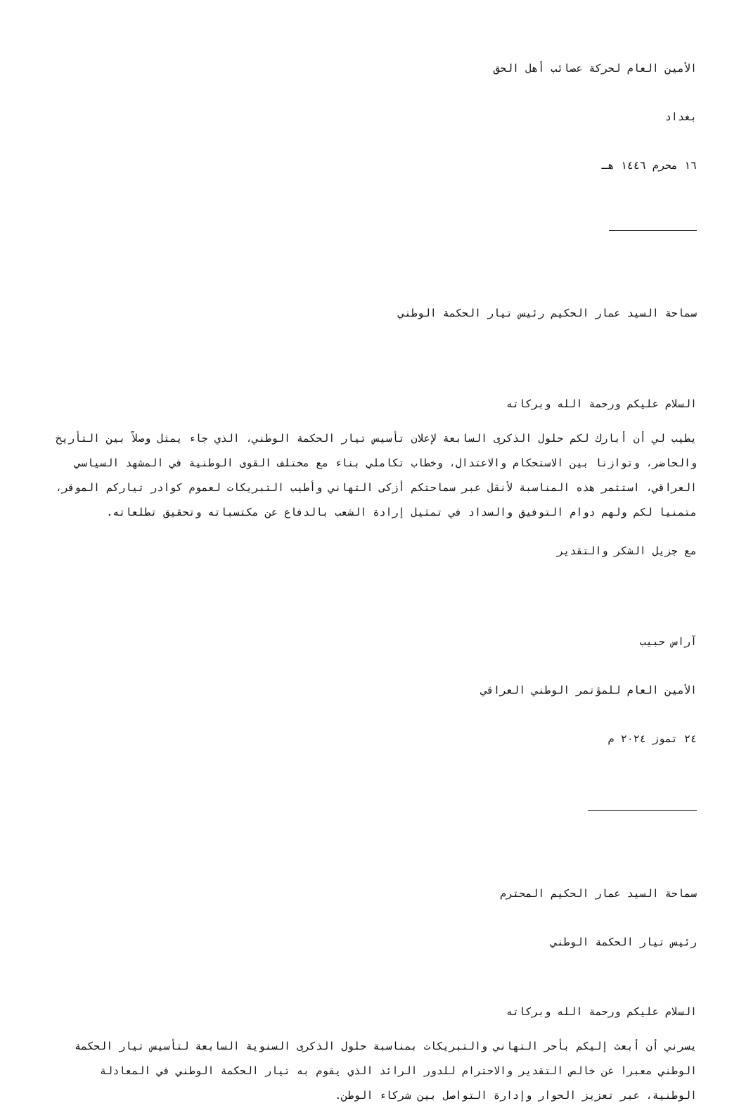الأمين العام لحركة عصائب أهل الحق
بغداد
١٦ محرم ١٤٤٦ هـ
سماحة السيد عمار الحكيم رئيس تيار الحكمة الوطني
السلام عليكم ورحمة الله وبركاته
يطيب لي أن أبارك لكم حلول الذكرى السابعة لإعلان تأسيس تيار الحكمة الوطني، الذي جاء يمثل وصلاً بين التأريخ والحاضر، وتوازنا بين الاستحكام والاعتدال، وخطاب تكاملي بناء مع مختلف القوى الوطنية في المشهد السياسي العراقي، استثمر هذه المناسبة لأنقل عبر سماحتكم أزكى التهاني وأطيب التبريكات لعموم كوادر تياركم الموقر، متمنيا لكم ولهم دوام التوفيق والسداد في تمثيل إرادة الشعب بالدفاع عن مكتسباته وتحقيق تطلعاته.
مع جزيل الشكر والتقدير
آراس حبيب
الأمين العام للمؤتمر الوطني العراقي
٢٤ تموز ٢٠٢٤ م
سماحة السيد عمار الحكيم المحترم
رئيس تيار الحكمة الوطني
السلام عليكم ورحمة الله وبركاته
يسرني أن أبعث إليكم بأحر التهاني والتبريكات بمناسبة حلول الذكرى السنوية السابعة لتأسيس تيار الحكمة الوطني معبرا عن خالص التقدير والاحترام للدور الرائد الذي يقوم به تيار الحكمة الوطني في المعادلة الوطنية، عبر تعزيز الحوار وإدارة التواصل بين شركاء الوطن.